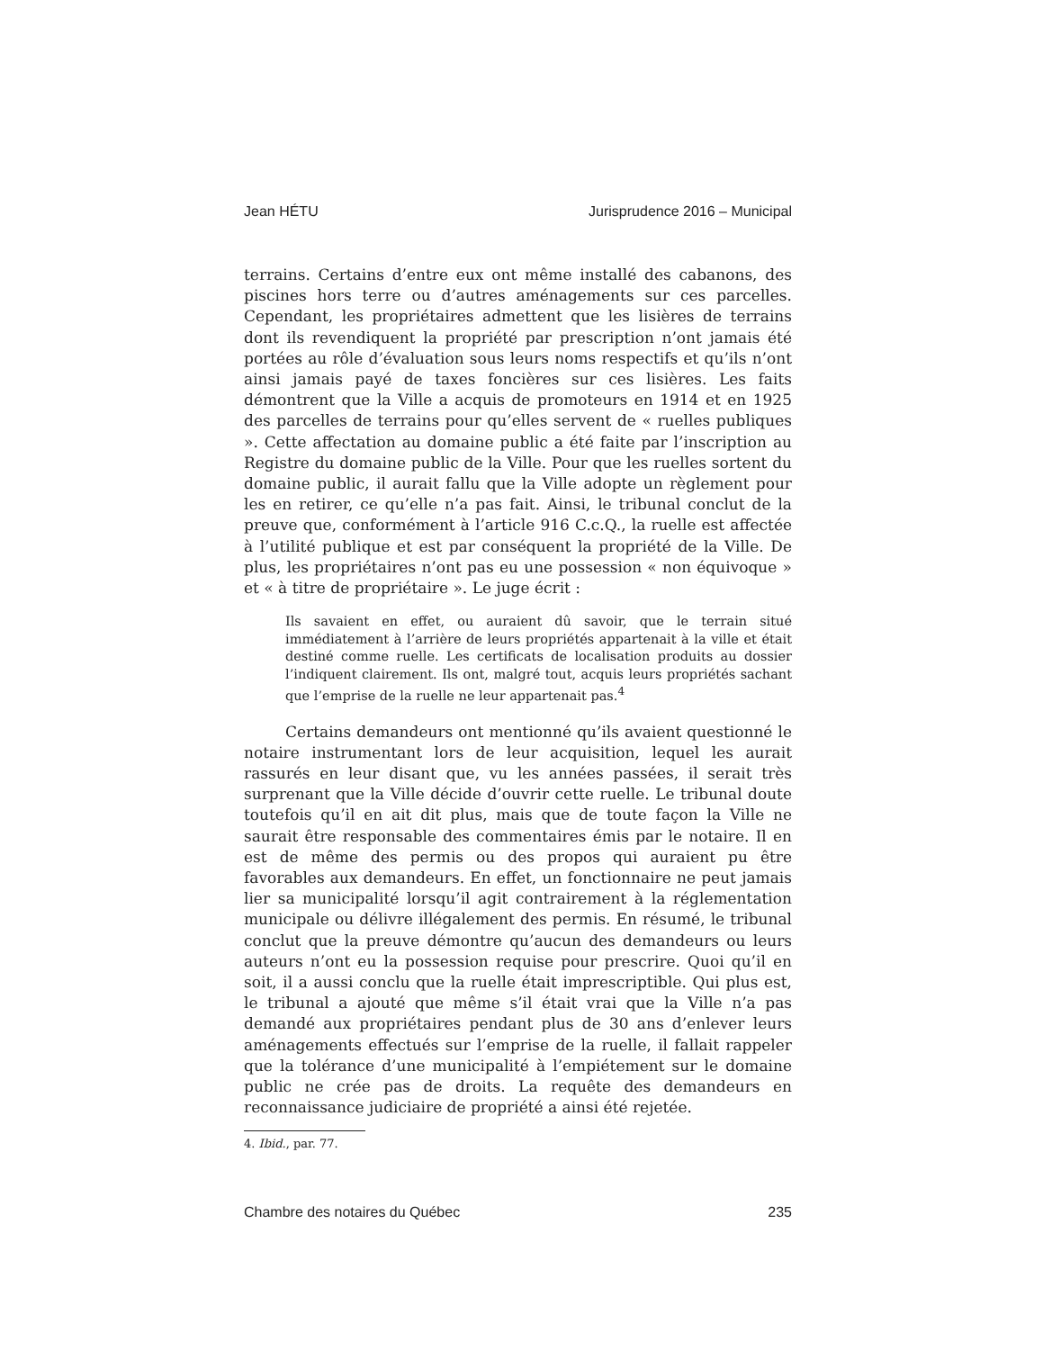Jean HÉTU Jurisprudence 2016 – Municipal
terrains. Certains d’entre eux ont même installé des cabanons, des piscines hors terre ou d’autres aménagements sur ces parcelles. Cependant, les propriétaires admettent que les lisières de terrains dont ils revendiquent la propriété par prescription n’ont jamais été portées au rôle d’évaluation sous leurs noms respectifs et qu’ils n’ont ainsi jamais payé de taxes foncières sur ces lisières. Les faits démontrent que la Ville a acquis de promoteurs en 1914 et en 1925 des parcelles de terrains pour qu’elles servent de « ruelles publiques ». Cette affectation au domaine public a été faite par l’inscription au Registre du domaine public de la Ville. Pour que les ruelles sortent du domaine public, il aurait fallu que la Ville adopte un règlement pour les en retirer, ce qu’elle n’a pas fait. Ainsi, le tribunal conclut de la preuve que, conformément à l’article 916 C.c.Q., la ruelle est affectée à l’utilité publique et est par conséquent la propriété de la Ville. De plus, les propriétaires n’ont pas eu une possession « non équivoque » et « à titre de propriétaire ». Le juge écrit :
Ils savaient en effet, ou auraient dû savoir, que le terrain situé immédiatement à l’arrière de leurs propriétés appartenait à la ville et était destiné comme ruelle. Les certificats de localisation produits au dossier l’indiquent clairement. Ils ont, malgré tout, acquis leurs propriétés sachant que l’emprise de la ruelle ne leur appartenait pas.<sup>4</sup>
Certains demandeurs ont mentionné qu’ils avaient questionné le notaire instrumentant lors de leur acquisition, lequel les aurait rassurés en leur disant que, vu les années passées, il serait très surprenant que la Ville décide d’ouvrir cette ruelle. Le tribunal doute toutefois qu’il en ait dit plus, mais que de toute façon la Ville ne saurait être responsable des commentaires émis par le notaire. Il en est de même des permis ou des propos qui auraient pu être favorables aux demandeurs. En effet, un fonctionnaire ne peut jamais lier sa municipalité lorsqu’il agit contrairement à la réglementation municipale ou délivre illégalement des permis. En résumé, le tribunal conclut que la preuve démontre qu’aucun des demandeurs ou leurs auteurs n’ont eu la possession requise pour prescrire. Quoi qu’il en soit, il a aussi conclu que la ruelle était imprescriptible. Qui plus est, le tribunal a ajouté que même s’il était vrai que la Ville n’a pas demandé aux propriétaires pendant plus de 30 ans d’enlever leurs aménagements effectués sur l’emprise de la ruelle, il fallait rappeler que la tolérance d’une municipalité à l’empiétement sur le domaine public ne crée pas de droits. La requête des demandeurs en reconnaissance judiciaire de propriété a ainsi été rejetée.
4. Ibid., par. 77.
Chambre des notaires du Québec 235